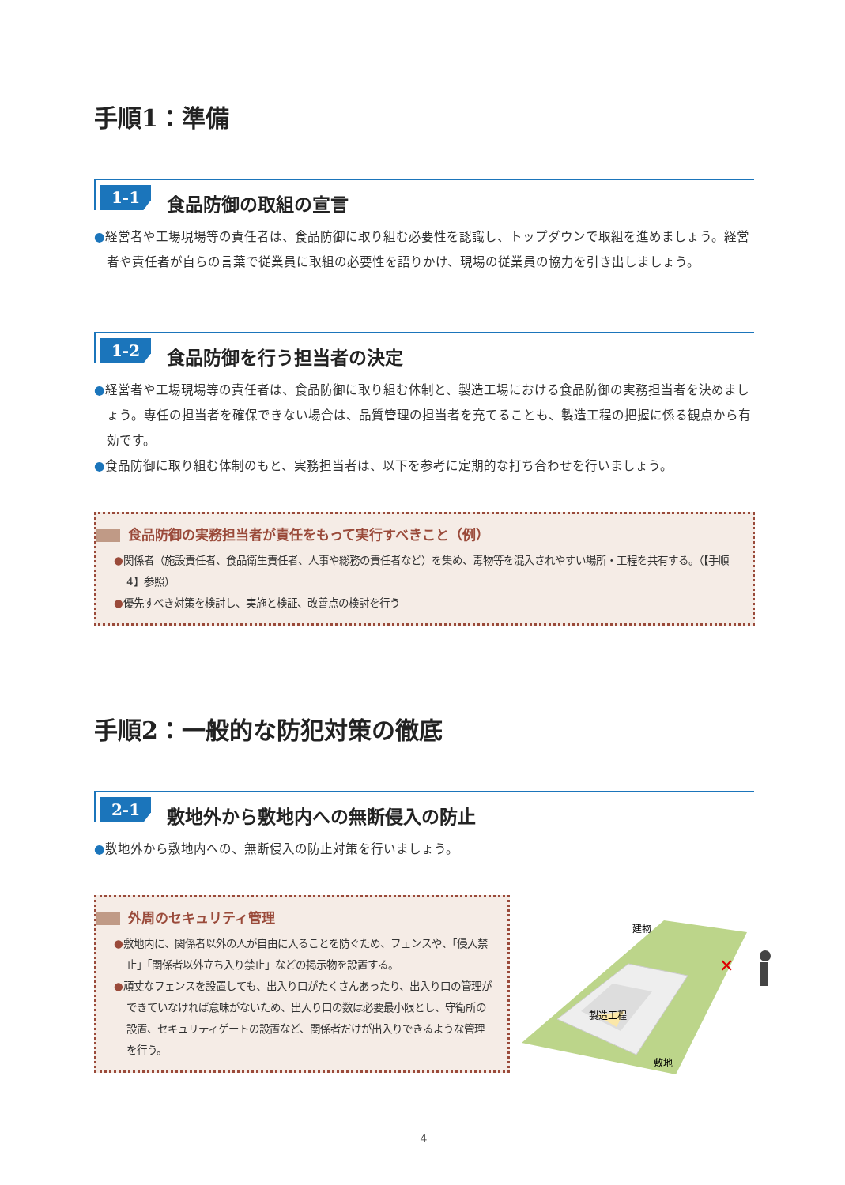手順1：準備
1-1
食品防御の取組の宣言
●経営者や工場現場等の責任者は、食品防御に取り組む必要性を認識し、トップダウンで取組を進めましょう。経営者や責任者が自らの言葉で従業員に取組の必要性を語りかけ、現場の従業員の協力を引き出しましょう。
1-2
食品防御を行う担当者の決定
●経営者や工場現場等の責任者は、食品防御に取り組む体制と、製造工場における食品防御の実務担当者を決めましょう。専任の担当者を確保できない場合は、品質管理の担当者を充てることも、製造工程の把握に係る観点から有効です。
●食品防御に取り組む体制のもと、実務担当者は、以下を参考に定期的な打ち合わせを行いましょう。
食品防御の実務担当者が責任をもって実行すべきこと（例）
●関係者（施設責任者、食品衛生責任者、人事や総務の責任者など）を集め、毒物等を混入されやすい場所・工程を共有する。（【手順4】参照）
●優先すべき対策を検討し、実施と検証、改善点の検討を行う
手順2：一般的な防犯対策の徹底
2-1
敷地外から敷地内への無断侵入の防止
●敷地外から敷地内への、無断侵入の防止対策を行いましょう。
外周のセキュリティ管理
●敷地内に、関係者以外の人が自由に入ることを防ぐため、フェンスや、「侵入禁止」「関係者以外立ち入り禁止」などの掲示物を設置する。
●頑丈なフェンスを設置しても、出入り口がたくさんあったり、出入り口の管理ができていなければ意味がないため、出入り口の数は必要最小限とし、守衛所の設置、セキュリティゲートの設置など、関係者だけが出入りできるような管理を行う。
建物
製造工程
敷地
✕
4